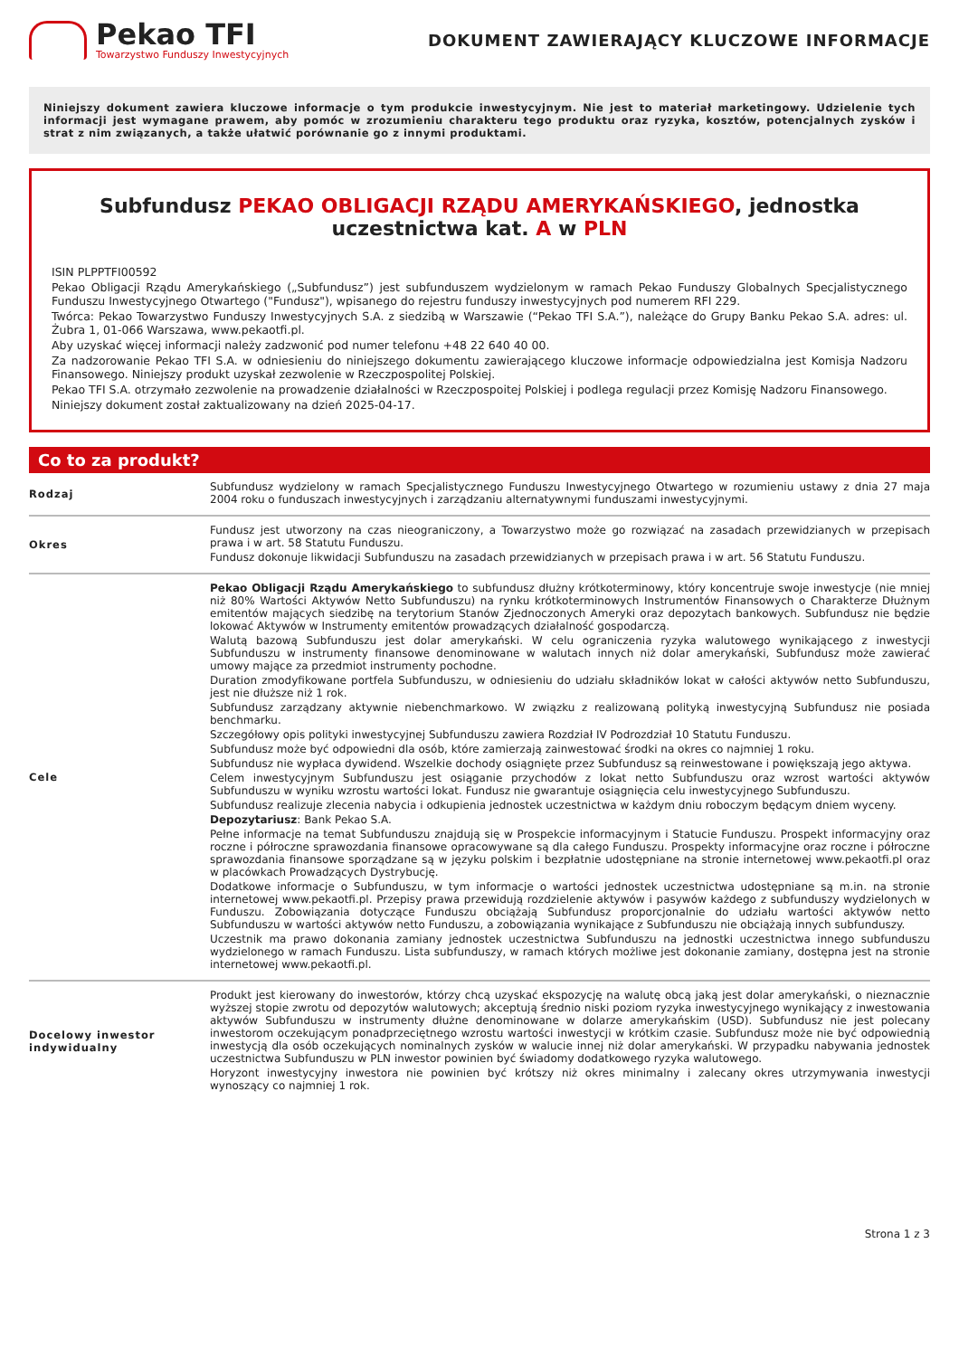Pekao TFI
Towarzystwo Funduszy Inwestycyjnych
DOKUMENT ZAWIERAJĄCY KLUCZOWE INFORMACJE
Niniejszy dokument zawiera kluczowe informacje o tym produkcie inwestycyjnym. Nie jest to materiał marketingowy. Udzielenie tych informacji jest wymagane prawem, aby pomóc w zrozumieniu charakteru tego produktu oraz ryzyka, kosztów, potencjalnych zysków i strat z nim związanych, a także ułatwić porównanie go z innymi produktami.
Subfundusz PEKAO OBLIGACJI RZĄDU AMERYKAŃSKIEGO, jednostka uczestnictwa kat. A w PLN
ISIN PLPPTFI00592
Pekao Obligacji Rządu Amerykańskiego („Subfundusz”) jest subfunduszem wydzielonym w ramach Pekao Funduszy Globalnych Specjalistycznego Funduszu Inwestycyjnego Otwartego ("Fundusz"), wpisanego do rejestru funduszy inwestycyjnych pod numerem RFI 229.
Twórca: Pekao Towarzystwo Funduszy Inwestycyjnych S.A. z siedzibą w Warszawie (“Pekao TFI S.A.”), należące do Grupy Banku Pekao S.A. adres: ul. Żubra 1, 01-066 Warszawa, www.pekaotfi.pl.
Aby uzyskać więcej informacji należy zadzwonić pod numer telefonu +48 22 640 40 00.
Za nadzorowanie Pekao TFI S.A. w odniesieniu do niniejszego dokumentu zawierającego kluczowe informacje odpowiedzialna jest Komisja Nadzoru Finansowego. Niniejszy produkt uzyskał zezwolenie w Rzeczpospolitej Polskiej.
Pekao TFI S.A. otrzymało zezwolenie na prowadzenie działalności w Rzeczpospoitej Polskiej i podlega regulacji przez Komisję Nadzoru Finansowego.
Niniejszy dokument został zaktualizowany na dzień 2025-04-17.
Co to za produkt?
| Rodzaj | Subfundusz wydzielony w ramach Specjalistycznego Funduszu Inwestycyjnego Otwartego w rozumieniu ustawy z dnia 27 maja 2004 roku o funduszach inwestycyjnych i zarządzaniu alternatywnymi funduszami inwestycyjnymi. |
| Okres | Fundusz jest utworzony na czas nieograniczony, a Towarzystwo może go rozwiązać na zasadach przewidzianych w przepisach prawa i w art. 58 Statutu Funduszu. Fundusz dokonuje likwidacji Subfunduszu na zasadach przewidzianych w przepisach prawa i w art. 56 Statutu Funduszu. |
| Cele | Pekao Obligacji Rządu Amerykańskiego to subfundusz dłużny krótkoterminowy, który koncentruje swoje inwestycje (nie mniej niż 80% Wartości Aktywów Netto Subfunduszu) na rynku krótkoterminowych Instrumentów Finansowych o Charakterze Dłużnym emitentów mających siedzibę na terytorium Stanów Zjednoczonych Ameryki oraz depozytach bankowych. Subfundusz nie będzie lokować Aktywów w Instrumenty emitentów prowadzących działalność gospodarczą. Walutą bazową Subfunduszu jest dolar amerykański. W celu ograniczenia ryzyka walutowego wynikającego z inwestycji Subfunduszu w instrumenty finansowe denominowane w walutach innych niż dolar amerykański, Subfundusz może zawierać umowy mające za przedmiot instrumenty pochodne. Duration zmodyfikowane portfela Subfunduszu, w odniesieniu do udziału składników lokat w całości aktywów netto Subfunduszu, jest nie dłuższe niż 1 rok. Subfundusz zarządzany aktywnie niebenchmarkowo. W związku z realizowaną polityką inwestycyjną Subfundusz nie posiada benchmarku. Szczegółowy opis polityki inwestycyjnej Subfunduszu zawiera Rozdział IV Podrozdział 10 Statutu Funduszu. Subfundusz może być odpowiedni dla osób, które zamierzają zainwestować środki na okres co najmniej 1 roku. Subfundusz nie wypłaca dywidend. Wszelkie dochody osiągnięte przez Subfundusz są reinwestowane i powiększają jego aktywa. Celem inwestycyjnym Subfunduszu jest osiąganie przychodów z lokat netto Subfunduszu oraz wzrost wartości aktywów Subfunduszu w wyniku wzrostu wartości lokat. Fundusz nie gwarantuje osiągnięcia celu inwestycyjnego Subfunduszu. Subfundusz realizuje zlecenia nabycia i odkupienia jednostek uczestnictwa w każdym dniu roboczym będącym dniem wyceny. Depozytariusz : Bank Pekao S.A. Pełne informacje na temat Subfunduszu znajdują się w Prospekcie informacyjnym i Statucie Funduszu. Prospekt informacyjny oraz roczne i półroczne sprawozdania finansowe opracowywane są dla całego Funduszu. Prospekty informacyjne oraz roczne i półroczne sprawozdania finansowe sporządzane są w języku polskim i bezpłatnie udostępniane na stronie internetowej www.pekaotfi.pl oraz w placówkach Prowadzących Dystrybucję. Dodatkowe informacje o Subfunduszu, w tym informacje o wartości jednostek uczestnictwa udostępniane są m.in. na stronie internetowej www.pekaotfi.pl. Przepisy prawa przewidują rozdzielenie aktywów i pasywów każdego z subfunduszy wydzielonych w Funduszu. Zobowiązania dotyczące Funduszu obciążają Subfundusz proporcjonalnie do udziału wartości aktywów netto Subfunduszu w wartości aktywów netto Funduszu, a zobowiązania wynikające z Subfunduszu nie obciążają innych subfunduszy. Uczestnik ma prawo dokonania zamiany jednostek uczestnictwa Subfunduszu na jednostki uczestnictwa innego subfunduszu wydzielonego w ramach Funduszu. Lista subfunduszy, w ramach których możliwe jest dokonanie zamiany, dostępna jest na stronie internetowej www.pekaotfi.pl. |
| Docelowy inwestor indywidualny | Produkt jest kierowany do inwestorów, którzy chcą uzyskać ekspozycję na walutę obcą jaką jest dolar amerykański, o nieznacznie wyższej stopie zwrotu od depozytów walutowych; akceptują średnio niski poziom ryzyka inwestycyjnego wynikający z inwestowania aktywów Subfunduszu w instrumenty dłużne denominowane w dolarze amerykańskim (USD). Subfundusz nie jest polecany inwestorom oczekującym ponadprzeciętnego wzrostu wartości inwestycji w krótkim czasie. Subfundusz może nie być odpowiednią inwestycją dla osób oczekujących nominalnych zysków w walucie innej niż dolar amerykański. W przypadku nabywania jednostek uczestnictwa Subfunduszu w PLN inwestor powinien być świadomy dodatkowego ryzyka walutowego. Horyzont inwestycyjny inwestora nie powinien być krótszy niż okres minimalny i zalecany okres utrzymywania inwestycji wynoszący co najmniej 1 rok. |
Strona 1 z 3